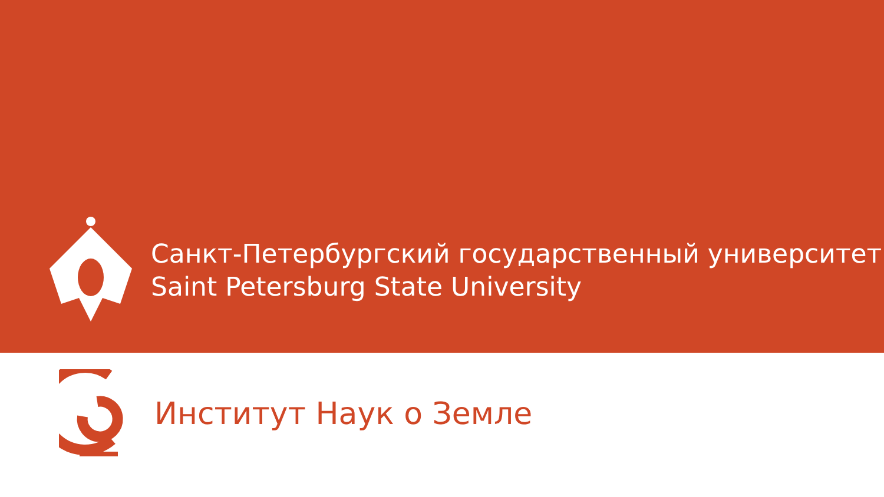Санкт-Петербургский государственный университет
Saint Petersburg State University
Институт Наук о Земле